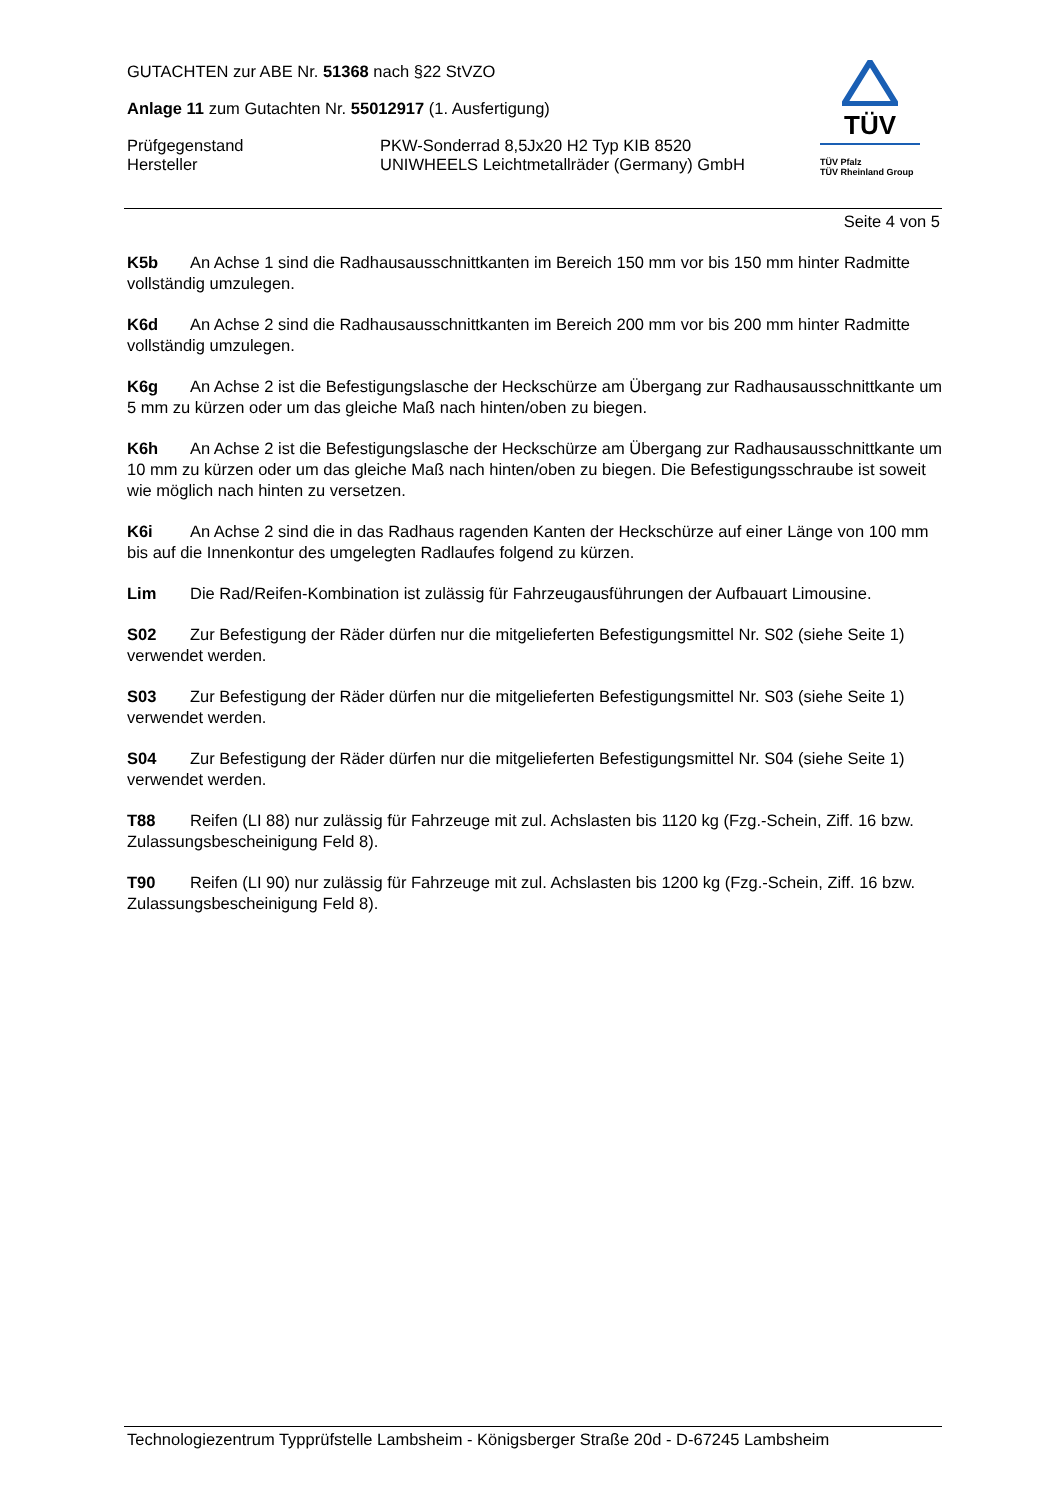GUTACHTEN zur ABE Nr. 51368 nach §22 StVZO
Anlage 11 zum Gutachten Nr. 55012917 (1. Ausfertigung)
Prüfgegenstand PKW-Sonderrad 8,5Jx20 H2 Typ KIB 8520
Hersteller UNIWHEELS Leichtmetallräder (Germany) GmbH
TÜV
TÜV Pfalz
TÜV Rheinland Group
Seite 4 von 5
K5b An Achse 1 sind die Radhausausschnittkanten im Bereich 150 mm vor bis 150 mm hinter Radmitte vollständig umzulegen.
K6d An Achse 2 sind die Radhausausschnittkanten im Bereich 200 mm vor bis 200 mm hinter Radmitte vollständig umzulegen.
K6g An Achse 2 ist die Befestigungslasche der Heckschürze am Übergang zur Radhausausschnittkante um 5 mm zu kürzen oder um das gleiche Maß nach hinten/oben zu biegen.
K6h An Achse 2 ist die Befestigungslasche der Heckschürze am Übergang zur Radhausausschnittkante um 10 mm zu kürzen oder um das gleiche Maß nach hinten/oben zu biegen. Die Befestigungsschraube ist soweit wie möglich nach hinten zu versetzen.
K6i An Achse 2 sind die in das Radhaus ragenden Kanten der Heckschürze auf einer Länge von 100 mm bis auf die Innenkontur des umgelegten Radlaufes folgend zu kürzen.
Lim Die Rad/Reifen-Kombination ist zulässig für Fahrzeugausführungen der Aufbauart Limousine.
S02 Zur Befestigung der Räder dürfen nur die mitgelieferten Befestigungsmittel Nr. S02 (siehe Seite 1) verwendet werden.
S03 Zur Befestigung der Räder dürfen nur die mitgelieferten Befestigungsmittel Nr. S03 (siehe Seite 1) verwendet werden.
S04 Zur Befestigung der Räder dürfen nur die mitgelieferten Befestigungsmittel Nr. S04 (siehe Seite 1) verwendet werden.
T88 Reifen (LI 88) nur zulässig für Fahrzeuge mit zul. Achslasten bis 1120 kg (Fzg.-Schein, Ziff. 16 bzw. Zulassungsbescheinigung Feld 8).
T90 Reifen (LI 90) nur zulässig für Fahrzeuge mit zul. Achslasten bis 1200 kg (Fzg.-Schein, Ziff. 16 bzw. Zulassungsbescheinigung Feld 8).
Technologiezentrum Typprüfstelle Lambsheim - Königsberger Straße 20d - D-67245 Lambsheim